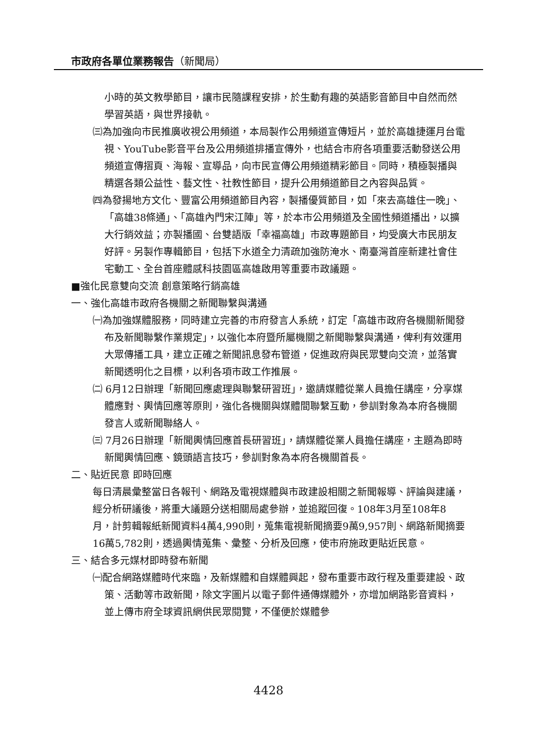市政府各單位業務報告（新聞局）
小時的英文教學節目，讓市民隨課程安排，於生動有趣的英語影音節目中自然而然學習英語，與世界接軌。
㈢為加強向市民推廣收視公用頻道，本局製作公用頻道宣傳短片，並於高雄捷運月台電視、YouTube影音平台及公用頻道排播宣傳外，也結合市府各項重要活動發送公用頻道宣傳摺頁、海報、宣導品，向市民宣傳公用頻道精彩節目。同時，積極製播與精選各類公益性、藝文性、社教性節目，提升公用頻道節目之內容與品質。
㈣為發揚地方文化、豐富公用頻道節目內容，製播優質節目，如「來去高雄住一晚」、「高雄38條通」、「高雄內門宋江陣」等，於本市公用頻道及全國性頻道播出，以擴大行銷效益；亦製播國、台雙語版「幸福高雄」市政專題節目，均受廣大市民朋友好評。另製作專輯節目，包括下水道全力清疏加強防淹水、南臺灣首座新建社會住宅動工、全台首座體感科技園區高雄啟用等重要市政議題。
■強化民意雙向交流 創意策略行銷高雄
一、強化高雄市政府各機關之新聞聯繫與溝通
㈠為加強媒體服務，同時建立完善的市府發言人系統，訂定「高雄市政府各機關新聞發布及新聞聯繫作業規定」，以強化本府暨所屬機關之新聞聯繫與溝通，俾利有效運用大眾傳播工具，建立正確之新聞訊息發布管道，促進政府與民眾雙向交流，並落實新聞透明化之目標，以利各項市政工作推展。
㈡ 6月12日辦理「新聞回應處理與聯繫研習班」，邀請媒體從業人員擔任講座，分享媒體應對、輿情回應等原則，強化各機關與媒體間聯繫互動，參訓對象為本府各機關發言人或新聞聯絡人。
㈢ 7月26日辦理「新聞輿情回應首長研習班」，請媒體從業人員擔任講座，主題為即時新聞輿情回應、鏡頭語言技巧，參訓對象為本府各機關首長。
二、貼近民意 即時回應
每日清晨彙整當日各報刊、網路及電視媒體與市政建設相關之新聞報導、評論與建議，經分析研議後，將重大議題分送相關局處參辦，並追蹤回復。108年3月至108年8月，計剪輯報紙新聞資料4萬4,990則，蒐集電視新聞摘要9萬9,957則、網路新聞摘要16萬5,782則，透過輿情蒐集、彙整、分析及回應，使市府施政更貼近民意。
三、結合多元媒材即時發布新聞
㈠配合網路媒體時代來臨，及新媒體和自媒體興起，發布重要市政行程及重要建設、政策、活動等市政新聞，除文字圖片以電子郵件通傳媒體外，亦增加網路影音資料，並上傳市府全球資訊網供民眾閱覽，不僅便於媒體參
4428